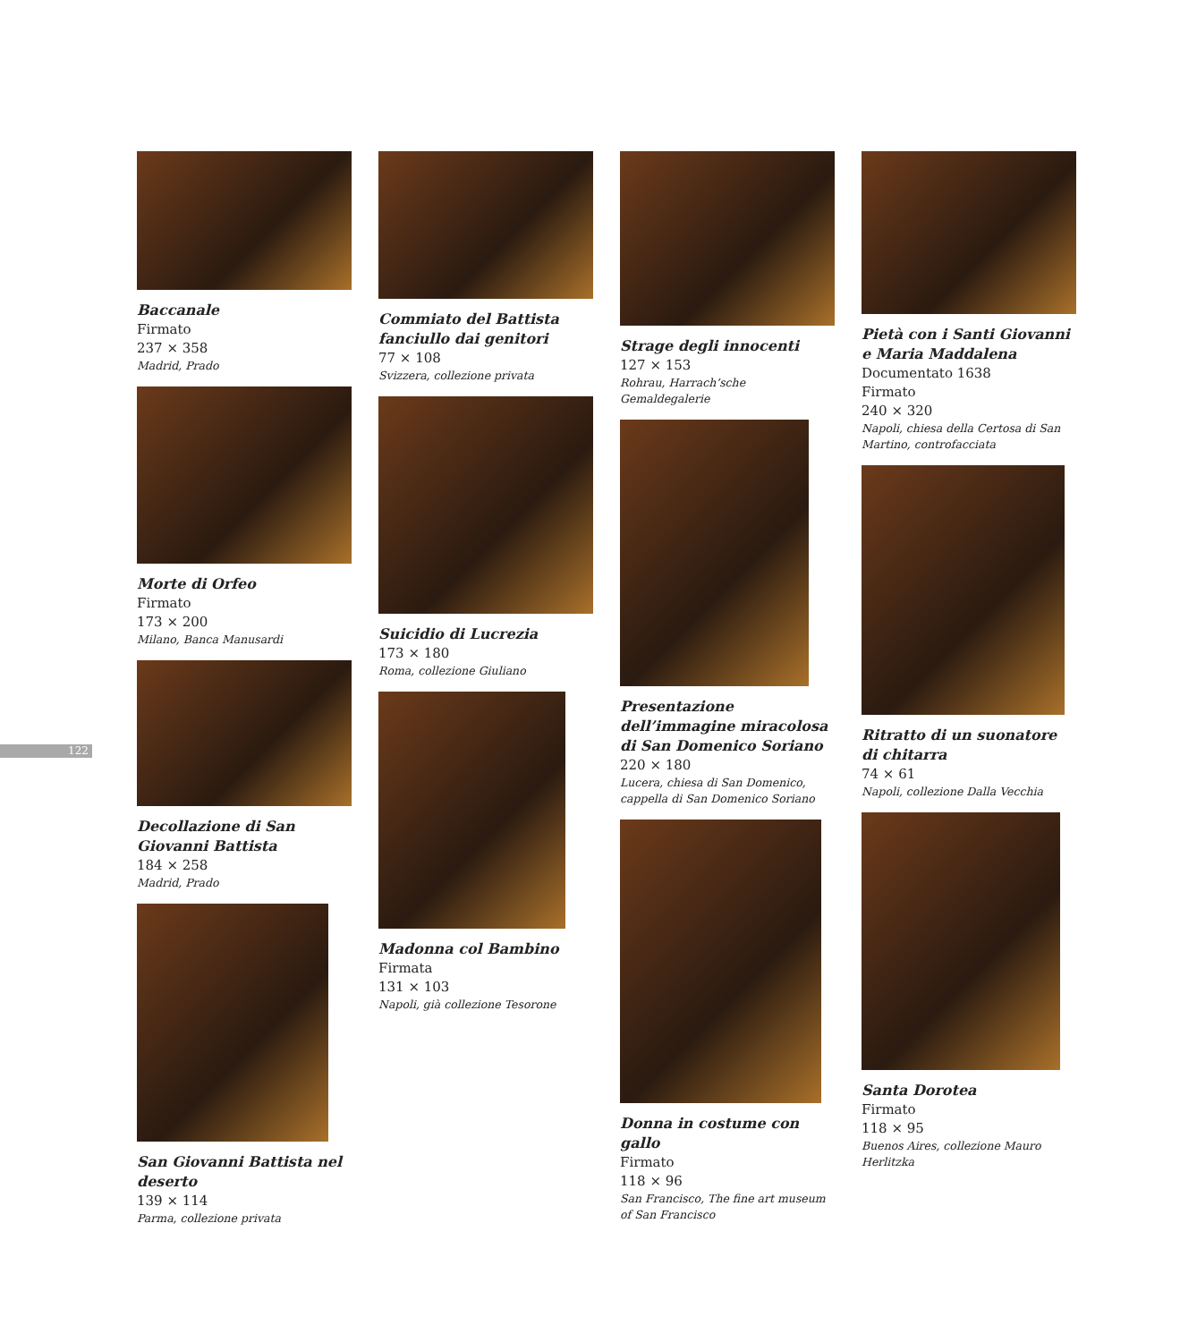122
Baccanale
Firmato
237 × 358
Madrid, Prado
Morte di Orfeo
Firmato
173 × 200
Milano, Banca Manusardi
Decollazione di San Giovanni Battista
184 × 258
Madrid, Prado
San Giovanni Battista nel deserto
139 × 114
Parma, collezione privata
Commiato del Battista fanciullo dai genitori
77 × 108
Svizzera, collezione privata
Suicidio di Lucrezia
173 × 180
Roma, collezione Giuliano
Madonna col Bambino
Firmata
131 × 103
Napoli, già collezione Tesorone
Strage degli innocenti
127 × 153
Rohrau, Harrach’sche Gemaldegalerie
Presentazione dell’immagine miracolosa di San Domenico Soriano
220 × 180
Lucera, chiesa di San Domenico, cappella di San Domenico Soriano
Donna in costume con gallo
Firmato
118 × 96
San Francisco, The fine art museum of San Francisco
Pietà con i Santi Giovanni e Maria Maddalena
Documentato 1638
Firmato
240 × 320
Napoli, chiesa della Certosa di San Martino, controfacciata
Ritratto di un suonatore di chitarra
74 × 61
Napoli, collezione Dalla Vecchia
Santa Dorotea
Firmato
118 × 95
Buenos Aires, collezione Mauro Herlitzka